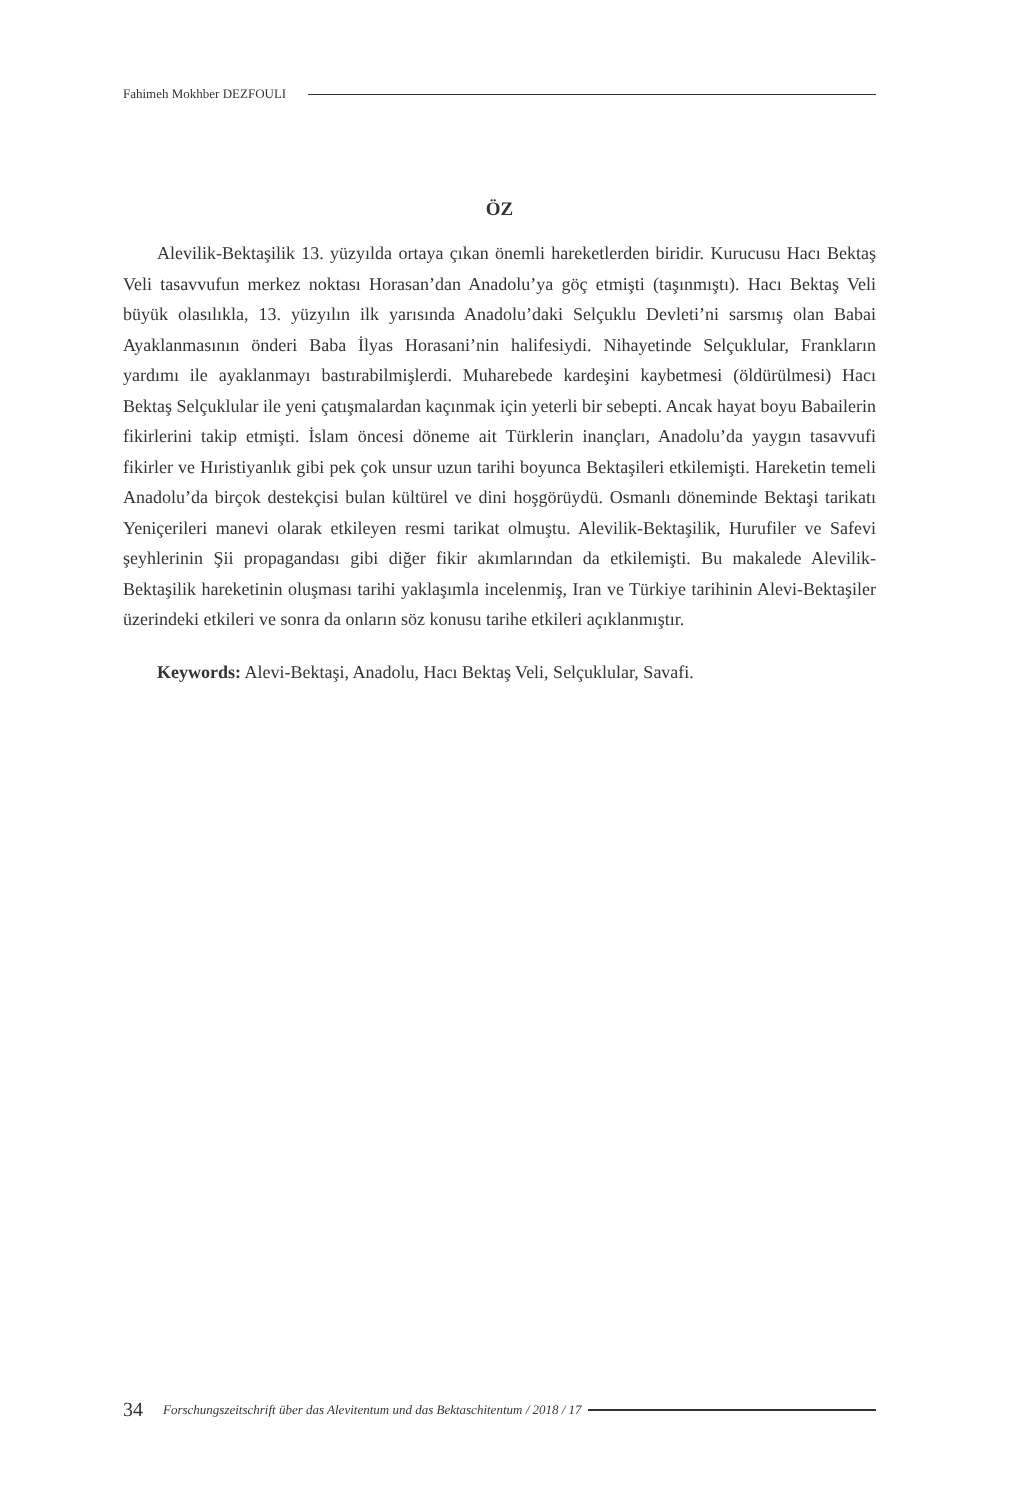Fahimeh Mokhber DEZFOULI
ÖZ
Alevilik-Bektaşilik 13. yüzyılda ortaya çıkan önemli hareketlerden biridir. Kurucusu Hacı Bektaş Veli tasavvufun merkez noktası Horasan’dan Anadolu’ya göç etmişti (taşınmıştı). Hacı Bektaş Veli büyük olasılıkla, 13. yüzyılın ilk yarısında Anadolu’daki Selçuklu Devleti’ni sarsmış olan Babai Ayaklanmasının önderi Baba İlyas Horasani’nin halifesiydi. Nihayetinde Selçuklular, Frankların yardımı ile ayaklanmayı bastırabilmişlerdi. Muharebede kardeşini kaybetmesi (öldürülmesi) Hacı Bektaş Selçuklular ile yeni çatışmalardan kaçınmak için yeterli bir sebepti. Ancak hayat boyu Babailerin fikirlerini takip etmişti. İslam öncesi döneme ait Türklerin inançları, Anadolu’da yaygın tasavvufi fikirler ve Hıristiyanlık gibi pek çok unsur uzun tarihi boyunca Bektaşileri etkilemişti. Hareketin temeli Anadolu’da birçok destekçisi bulan kültürel ve dini hoşgörüydü. Osmanlı döneminde Bektaşi tarikatı Yeniçerileri manevi olarak etkileyen resmi tarikat olmuştu. Alevilik-Bektaşilik, Hurufiler ve Safevi şeyhlerinin Şii propagandası gibi diğer fikir akımlarından da etkilemişti. Bu makalede Alevilik-Bektaşilik hareketinin oluşması tarihi yaklaşımla incelenmiş, Iran ve Türkiye tarihinin Alevi-Bektaşiler üzerindeki etkileri ve sonra da onların söz konusu tarihe etkileri açıklanmıştır.
Keywords: Alevi-Bektaşi, Anadolu, Hacı Bektaş Veli, Selçuklular, Savafi.
34 Forschungszeitschrift über das Alevitentum und das Bektaschitentum / 2018 / 17